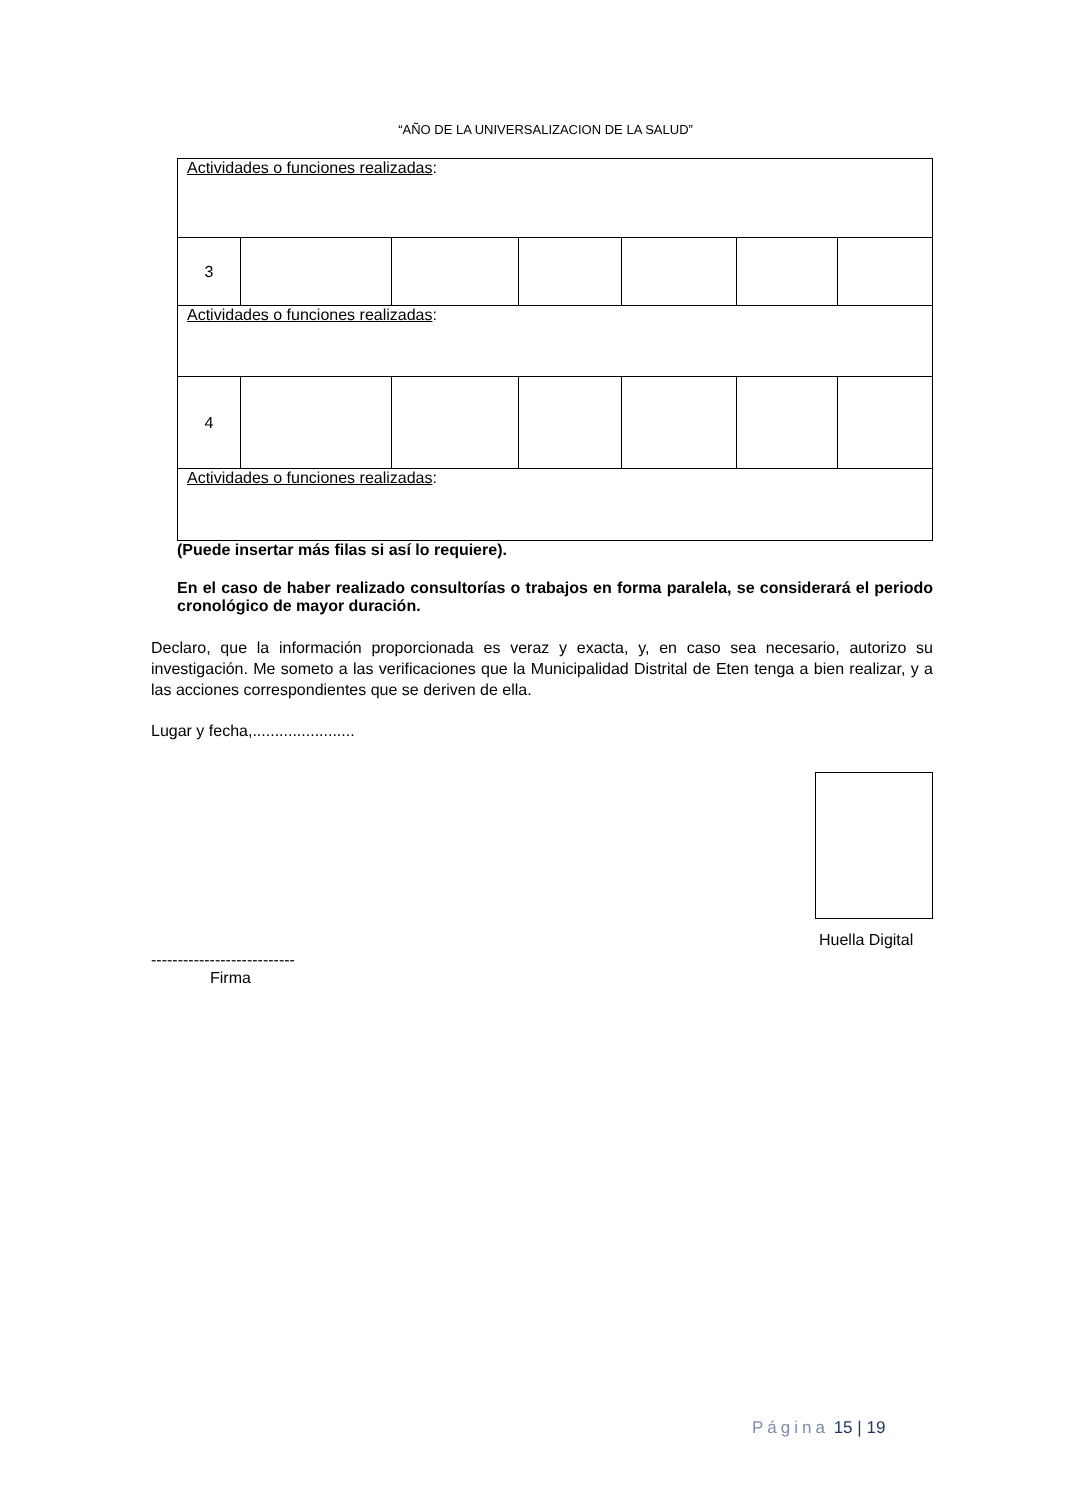“AÑO DE LA UNIVERSALIZACION DE LA SALUD”
| Actividades o funciones realizadas : | | | | | | |
| 3 | | | | | | |
| Actividades o funciones realizadas : | | | | | | |
| 4 | | | | | | |
| Actividades o funciones realizadas : | | | | | | |
(Puede insertar más filas si así lo requiere).
En el caso de haber realizado consultorías o trabajos en forma paralela, se considerará el periodo cronológico de mayor duración.
Declaro, que la información proporcionada es veraz y exacta, y, en caso sea necesario, autorizo su investigación. Me someto a las verificaciones que la Municipalidad Distrital de Eten tenga a bien realizar, y a las acciones correspondientes que se deriven de ella.
Lugar y fecha,.......................
Huella Digital
---------------------------
Firma
Página 15 | 19